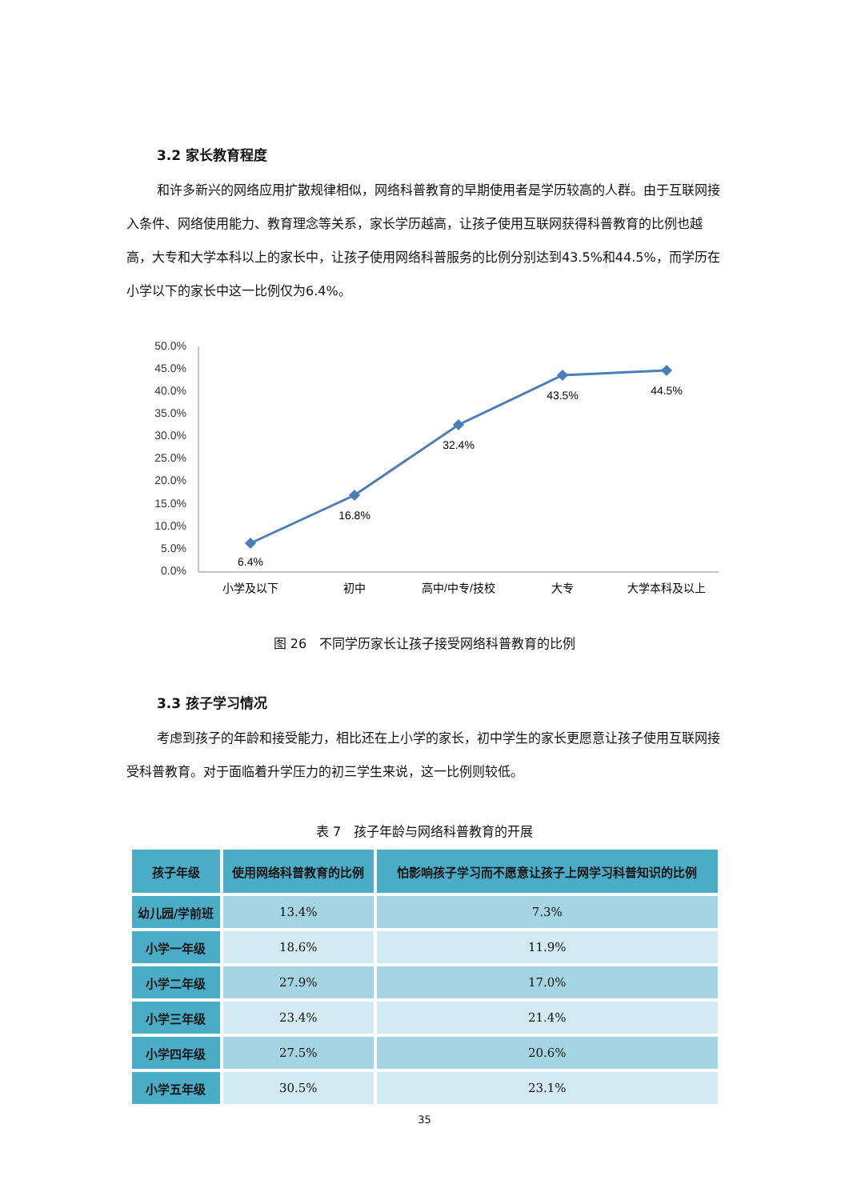3.2 家长教育程度
和许多新兴的网络应用扩散规律相似，网络科普教育的早期使用者是学历较高的人群。由于互联网接入条件、网络使用能力、教育理念等关系，家长学历越高，让孩子使用互联网获得科普教育的比例也越高，大专和大学本科以上的家长中，让孩子使用网络科普服务的比例分别达到43.5%和44.5%，而学历在小学以下的家长中这一比例仅为6.4%。
50.0%
45.0%
40.0%
35.0%
30.0%
25.0%
20.0%
15.0%
10.0%
5.0%
0.0%
6.4%
16.8%
32.4%
43.5%
44.5%
小学及以下
初中
高中/中专/技校
大专
大学本科及以上
图 26　不同学历家长让孩子接受网络科普教育的比例
3.3 孩子学习情况
考虑到孩子的年龄和接受能力，相比还在上小学的家长，初中学生的家长更愿意让孩子使用互联网接受科普教育。对于面临着升学压力的初三学生来说，这一比例则较低。
表 7　孩子年龄与网络科普教育的开展
| 孩子年级 | 使用网络科普教育的比例 | 怕影响孩子学习而不愿意让孩子上网学习科普知识的比例 |
| --- | --- | --- |
| 幼儿园/学前班 | 13.4% | 7.3% |
| 小学一年级 | 18.6% | 11.9% |
| 小学二年级 | 27.9% | 17.0% |
| 小学三年级 | 23.4% | 21.4% |
| 小学四年级 | 27.5% | 20.6% |
| 小学五年级 | 30.5% | 23.1% |
35